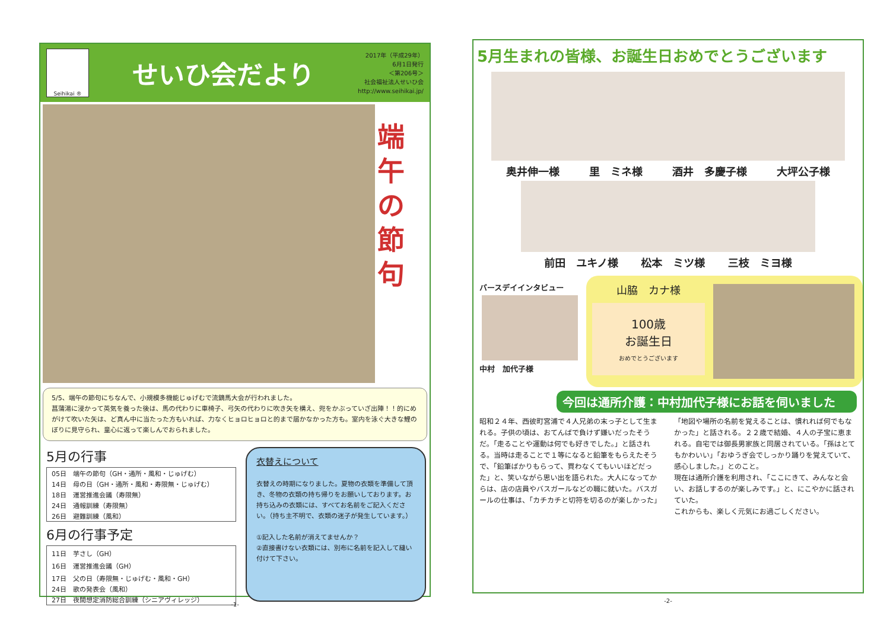Seihikai ®
せいひ会だより
2017年（平成29年）
6月1日発行
＜第206号＞
社会福祉法人せいひ会
http://www.seihikai.jp/
端午の節句
5/5、端午の節句にちなんで、小規模多機能じゅげむで流鏑馬大会が行われました。
菖蒲湯に浸かって英気を養った後は、馬の代わりに車椅子、弓矢の代わりに吹き矢を構え、兜をかぶっていざ出陣！！的にめがけて吹いた矢は、ど真ん中に当たった方もいれば、力なくヒョロヒョロと的まで届かなかった方も。室内を泳ぐ大きな鯉のぼりに見守られ、童心に返って楽しんでおられました。
5月の行事
| 05日 端午の節句（GH・通所・風和・じゅげむ） |
| 14日 母の日（GH・通所・風和・寿限無・じゅげむ） |
| 18日 運営推進会議（寿限無） |
| 24日 通報訓練（寿限無） |
| 26日 避難訓練（風和） |
6月の行事予定
| 11日 芋さし（GH） |
| 16日 運営推進会議（GH） |
| 17日 父の日（寿限無・じゅげむ・風和・GH） |
| 24日 歌の発表会（風和） |
| 27日 夜間想定消防総合訓練（シニアヴィレッジ） |
衣替えについて
衣替えの時期になりました。夏物の衣類を準備して頂き、冬物の衣類の持ち帰りをお願いしております。お持ち込みの衣類には、すべてお名前をご記入ください。（持ち主不明で、衣類の迷子が発生しています。）
①記入した名前が消えてませんか？
②直接書けない衣類には、別布に名前を記入して縫い付けて下さい。
-1-
5月生まれの皆様、お誕生日おめでとうございます
奥井伸一様 里　ミネ様 酒井　多慶子様 大坪公子様
前田　ユキノ様 松本　ミツ様 三枝　ミヨ様
バースデイインタビュー
中村　加代子様
山脇　カナ様
100歳
お誕生日
おめでとうございます
今回は通所介護：中村加代子様にお話を伺いました
昭和２４年、西彼町宮浦で４人兄弟の末っ子として生まれる。子供の頃は、おてんばで負けず嫌いだったそうだ。「走ることや運動は何でも好きでした。」と話される。当時は走ることで１等になると鉛筆をもらえたそうで、「鉛筆ばかりもらって、買わなくてもいいほどだった」と、笑いながら思い出を語られた。大人になってからは、店の店員やバスガールなどの職に就いた。バスガールの仕事は、「カチカチと切符を切るのが楽しかった」
「地図や場所の名前を覚えることは、慣れれば何でもなかった」と話される。２２歳で結婚、４人の子宝に恵まれる。自宅では御長男家族と同居されている。「孫はとてもかわいい」「おゆうぎ会でしっかり踊りを覚えていて、感心しました。」とのこと。
現在は通所介護を利用され、「ここにきて、みんなと会い、お話しするのが楽しみです。」と、にこやかに話されていた。
これからも、楽しく元気にお過ごしください。
-2-